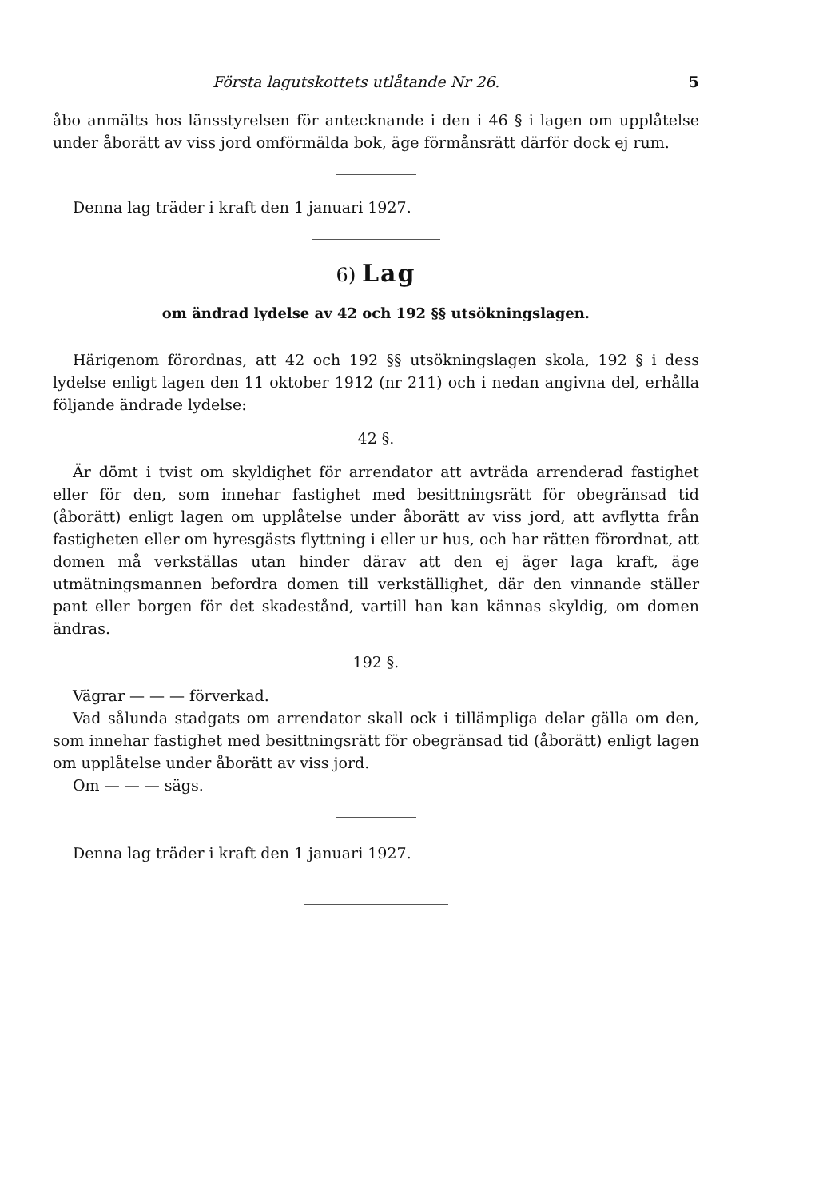Första lagutskottets utlåtande Nr 26. 5
åbo anmälts hos länsstyrelsen för antecknande i den i 46 § i lagen om upplåtelse under åborätt av viss jord omförmälda bok, äge förmånsrätt därför dock ej rum.
Denna lag träder i kraft den 1 januari 1927.
6) Lag
om ändrad lydelse av 42 och 192 §§ utsökningslagen.
Härigenom förordnas, att 42 och 192 §§ utsökningslagen skola, 192 § i dess lydelse enligt lagen den 11 oktober 1912 (nr 211) och i nedan angivna del, erhålla följande ändrade lydelse:
42 §.
Är dömt i tvist om skyldighet för arrendator att avträda arrenderad fastighet eller för den, som innehar fastighet med besittningsrätt för obegränsad tid (åborätt) enligt lagen om upplåtelse under åborätt av viss jord, att avflytta från fastigheten eller om hyresgästs flyttning i eller ur hus, och har rätten förordnat, att domen må verkställas utan hinder därav att den ej äger laga kraft, äge utmätningsmannen befordra domen till verkställighet, där den vinnande ställer pant eller borgen för det skadestånd, vartill han kan kännas skyldig, om domen ändras.
192 §.
Vägrar — — — förverkad.
Vad sålunda stadgats om arrendator skall ock i tillämpliga delar gälla om den, som innehar fastighet med besittningsrätt för obegränsad tid (åborätt) enligt lagen om upplåtelse under åborätt av viss jord.
Om — — — sägs.
Denna lag träder i kraft den 1 januari 1927.